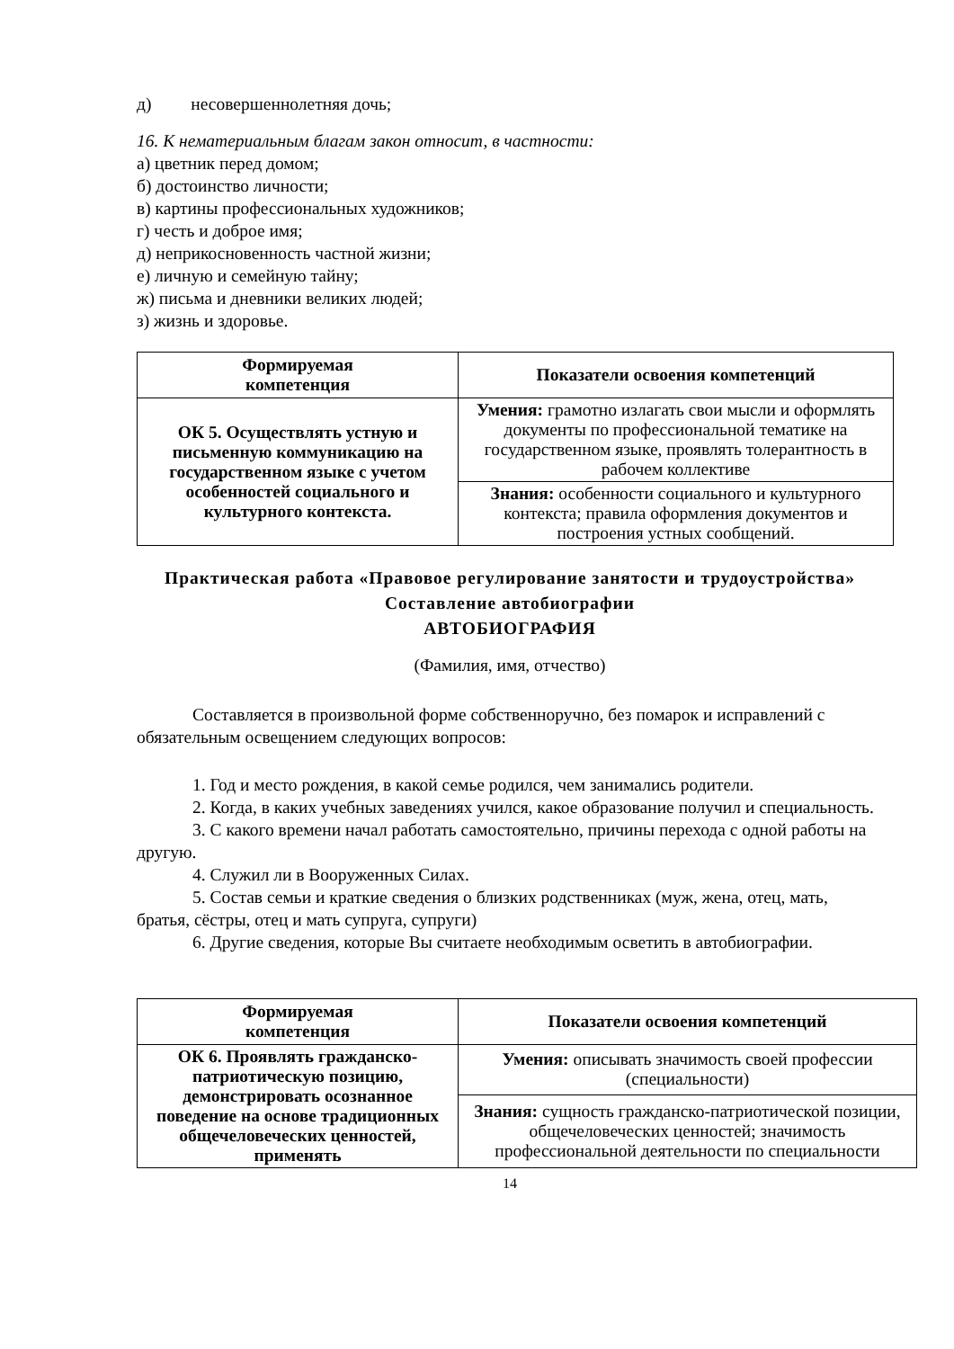д) несовершеннолетняя дочь;
16. К нематериальным благам закон относит, в частности:
а) цветник перед домом;
б) достоинство личности;
в) картины профессиональных художников;
г) честь и доброе имя;
д) неприкосновенность частной жизни;
е) личную и семейную тайну;
ж) письма и дневники великих людей;
з) жизнь и здоровье.
| Формируемая компетенция | Показатели освоения компетенций |
| --- | --- |
| ОК 5. Осуществлять устную и письменную коммуникацию на государственном языке с учетом особенностей социального и культурного контекста. | Умения: грамотно излагать свои мысли и оформлять документы по профессиональной тематике на государственном языке, проявлять толерантность в рабочем коллективе |
| | Знания: особенности социального и культурного контекста; правила оформления документов и построения устных сообщений. |
Практическая работа «Правовое регулирование занятости и трудоустройства»
Составление автобиографии
АВТОБИОГРАФИЯ
(Фамилия, имя, отчество)
Составляется в произвольной форме собственноручно, без помарок и исправлений с обязательным освещением следующих вопросов:
1. Год и место рождения, в какой семье родился, чем занимались родители.
2. Когда, в каких учебных заведениях учился, какое образование получил и специальность.
3. С какого времени начал работать самостоятельно, причины перехода с одной работы на другую.
4. Служил ли в Вооруженных Силах.
5. Состав семьи и краткие сведения о близких родственниках (муж, жена, отец, мать, братья, сёстры, отец и мать супруга, супруги)
6. Другие сведения, которые Вы считаете необходимым осветить в автобиографии.
| Формируемая компетенция | Показатели освоения компетенций |
| --- | --- |
| ОК 6. Проявлять гражданско-патриотическую позицию, демонстрировать осознанное поведение на основе традиционных общечеловеческих ценностей, применять | Умения: описывать значимость своей профессии (специальности) |
| | Знания: сущность гражданско-патриотической позиции, общечеловеческих ценностей; значимость профессиональной деятельности по специальности |
14